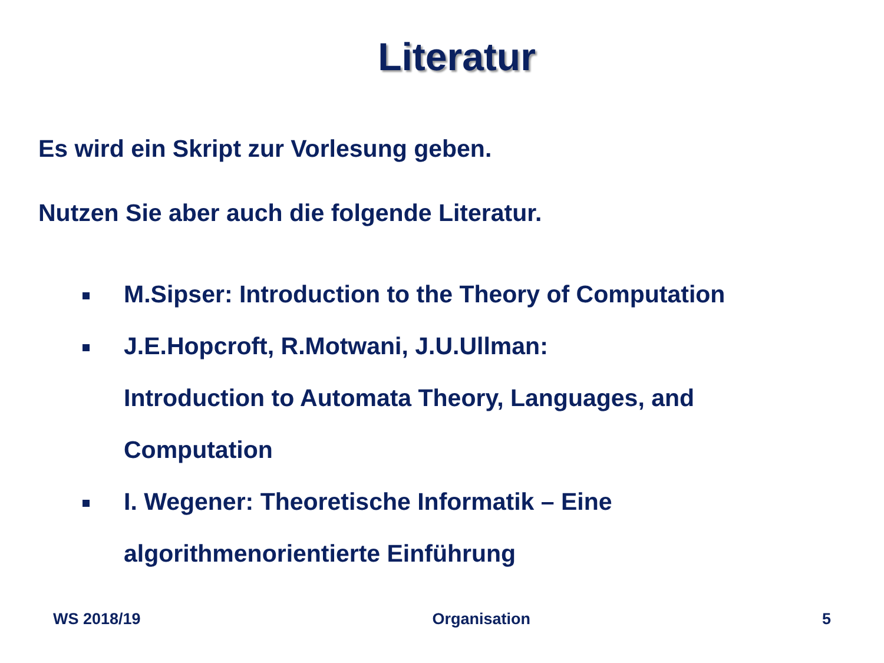Literatur
Es wird ein Skript zur Vorlesung geben.
Nutzen Sie aber auch die folgende Literatur.
M.Sipser: Introduction to the Theory of Computation
J.E.Hopcroft, R.Motwani, J.U.Ullman:
Introduction to Automata Theory, Languages, and Computation
I. Wegener: Theoretische Informatik – Eine algorithmenorientierte Einführung
WS 2018/19 Organisation 5